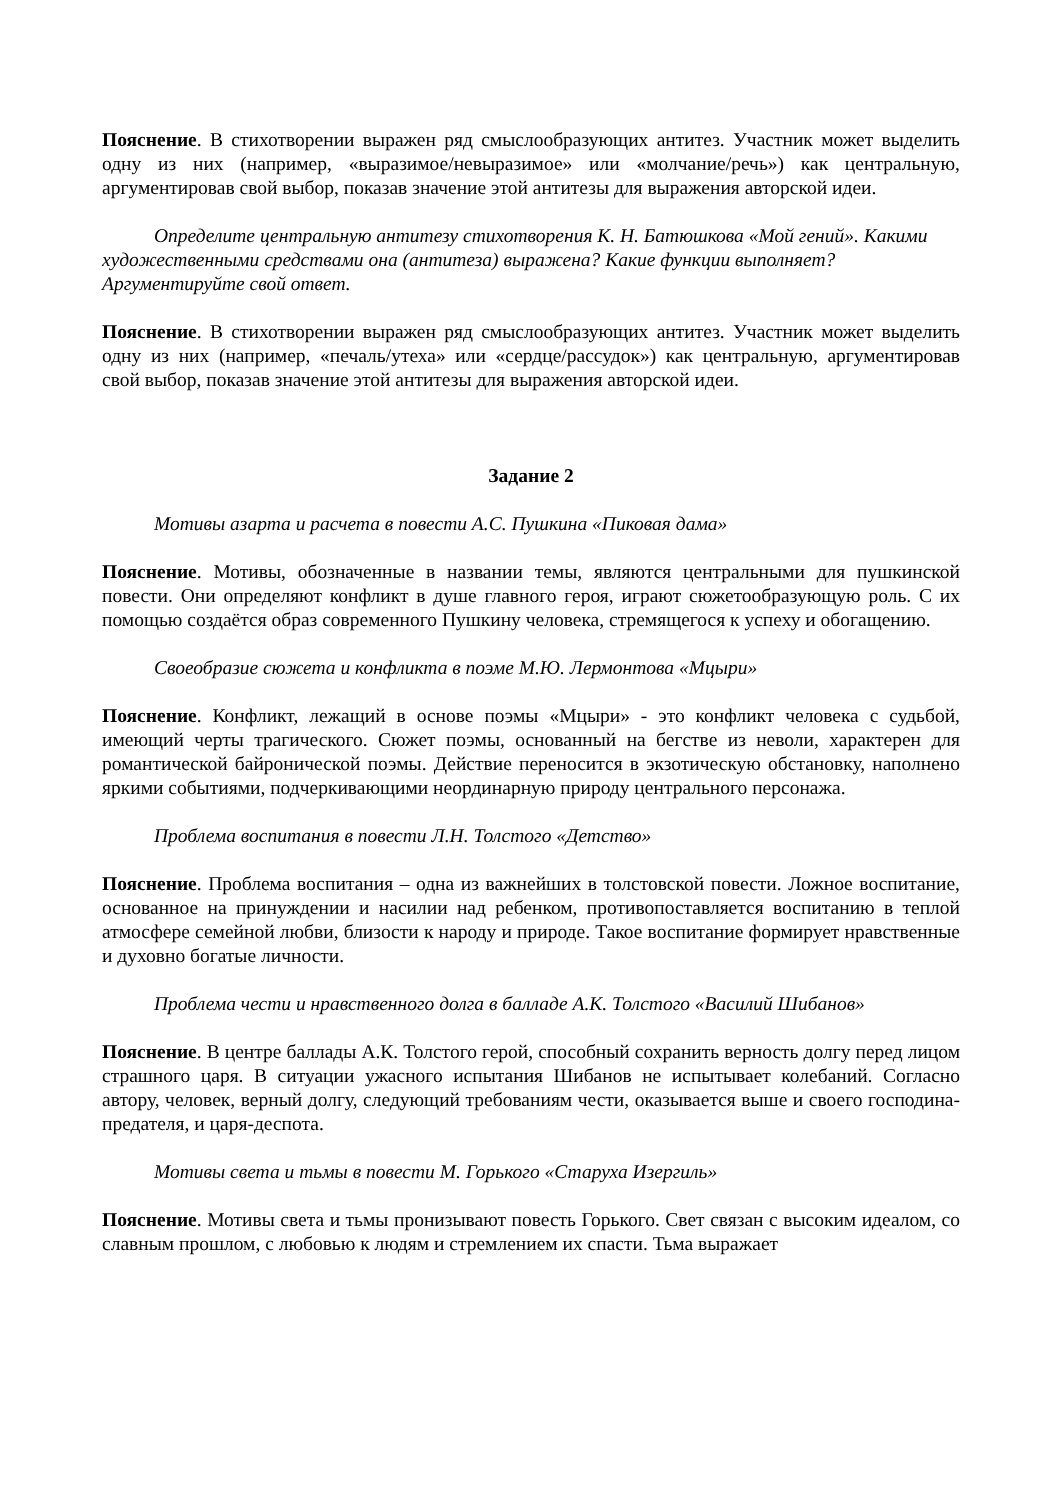Пояснение. В стихотворении выражен ряд смыслообразующих антитез. Участник может выделить одну из них (например, «выразимое/невыразимое» или «молчание/речь») как центральную, аргументировав свой выбор, показав значение этой антитезы для выражения авторской идеи.
Определите центральную антитезу стихотворения К. Н. Батюшкова «Мой гений». Какими художественными средствами она (антитеза) выражена? Какие функции выполняет? Аргументируйте свой ответ.
Пояснение. В стихотворении выражен ряд смыслообразующих антитез. Участник может выделить одну из них (например, «печаль/утеха» или «сердце/рассудок») как центральную, аргументировав свой выбор, показав значение этой антитезы для выражения авторской идеи.
Задание 2
Мотивы азарта и расчета в повести А.С. Пушкина «Пиковая дама»
Пояснение. Мотивы, обозначенные в названии темы, являются центральными для пушкинской повести. Они определяют конфликт в душе главного героя, играют сюжетообразующую роль. С их помощью создаётся образ современного Пушкину человека, стремящегося к успеху и обогащению.
Своеобразие сюжета и конфликта в поэме М.Ю. Лермонтова «Мцыри»
Пояснение. Конфликт, лежащий в основе поэмы «Мцыри» - это конфликт человека с судьбой, имеющий черты трагического. Сюжет поэмы, основанный на бегстве из неволи, характерен для романтической байронической поэмы. Действие переносится в экзотическую обстановку, наполнено яркими событиями, подчеркивающими неординарную природу центрального персонажа.
Проблема воспитания в повести Л.Н. Толстого «Детство»
Пояснение. Проблема воспитания – одна из важнейших в толстовской повести. Ложное воспитание, основанное на принуждении и насилии над ребенком, противопоставляется воспитанию в теплой атмосфере семейной любви, близости к народу и природе. Такое воспитание формирует нравственные и духовно богатые личности.
Проблема чести и нравственного долга в балладе А.К. Толстого «Василий Шибанов»
Пояснение. В центре баллады А.К. Толстого герой, способный сохранить верность долгу перед лицом страшного царя. В ситуации ужасного испытания Шибанов не испытывает колебаний. Согласно автору, человек, верный долгу, следующий требованиям чести, оказывается выше и своего господина-предателя, и царя-деспота.
Мотивы света и тьмы в повести М. Горького «Старуха Изергиль»
Пояснение. Мотивы света и тьмы пронизывают повесть Горького. Свет связан с высоким идеалом, со славным прошлом, с любовью к людям и стремлением их спасти. Тьма выражает